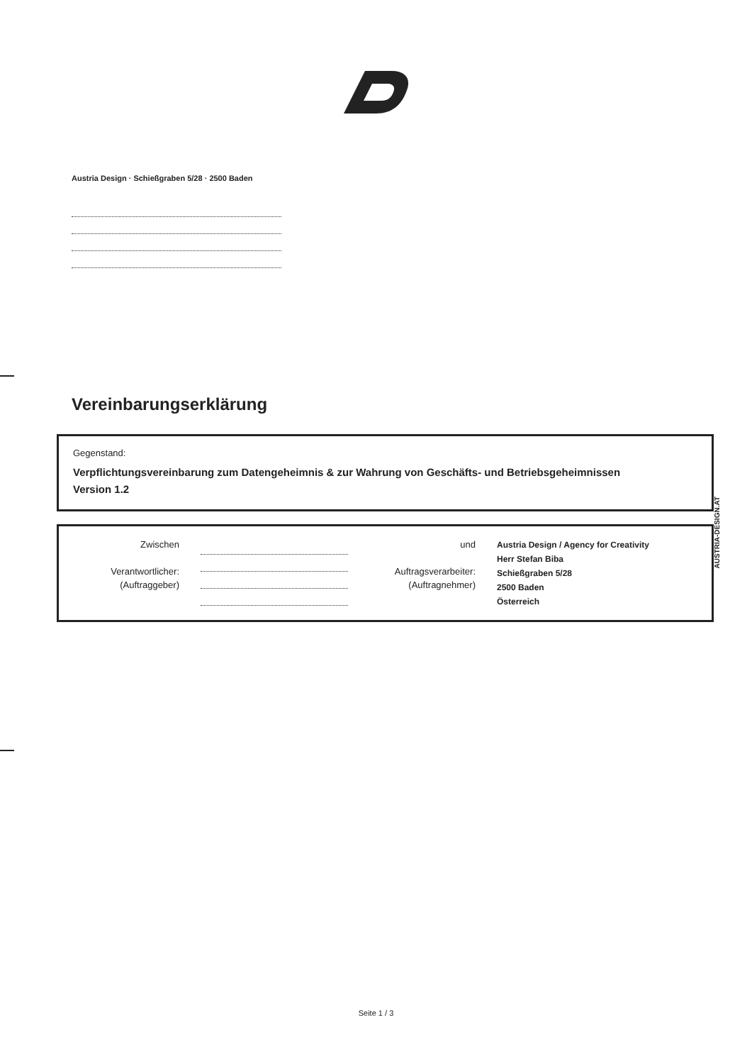Austria Design · Schießgraben 5/28 · 2500 Baden
Vereinbarungserklärung
Gegenstand:
Verpflichtungsvereinbarung zum Datengeheimnis & zur Wahrung von Geschäfts- und Betriebsgeheimnissen
Version 1.2
Zwischen
Verantwortlicher:
(Auftraggeber)
und
Auftragsverarbeiter:
(Auftragnehmer)
Austria Design / Agency for Creativity
Herr Stefan Biba
Schießgraben 5/28
2500 Baden
Österreich
AUSTRIA-DESIGN.AT
Seite 1 / 3